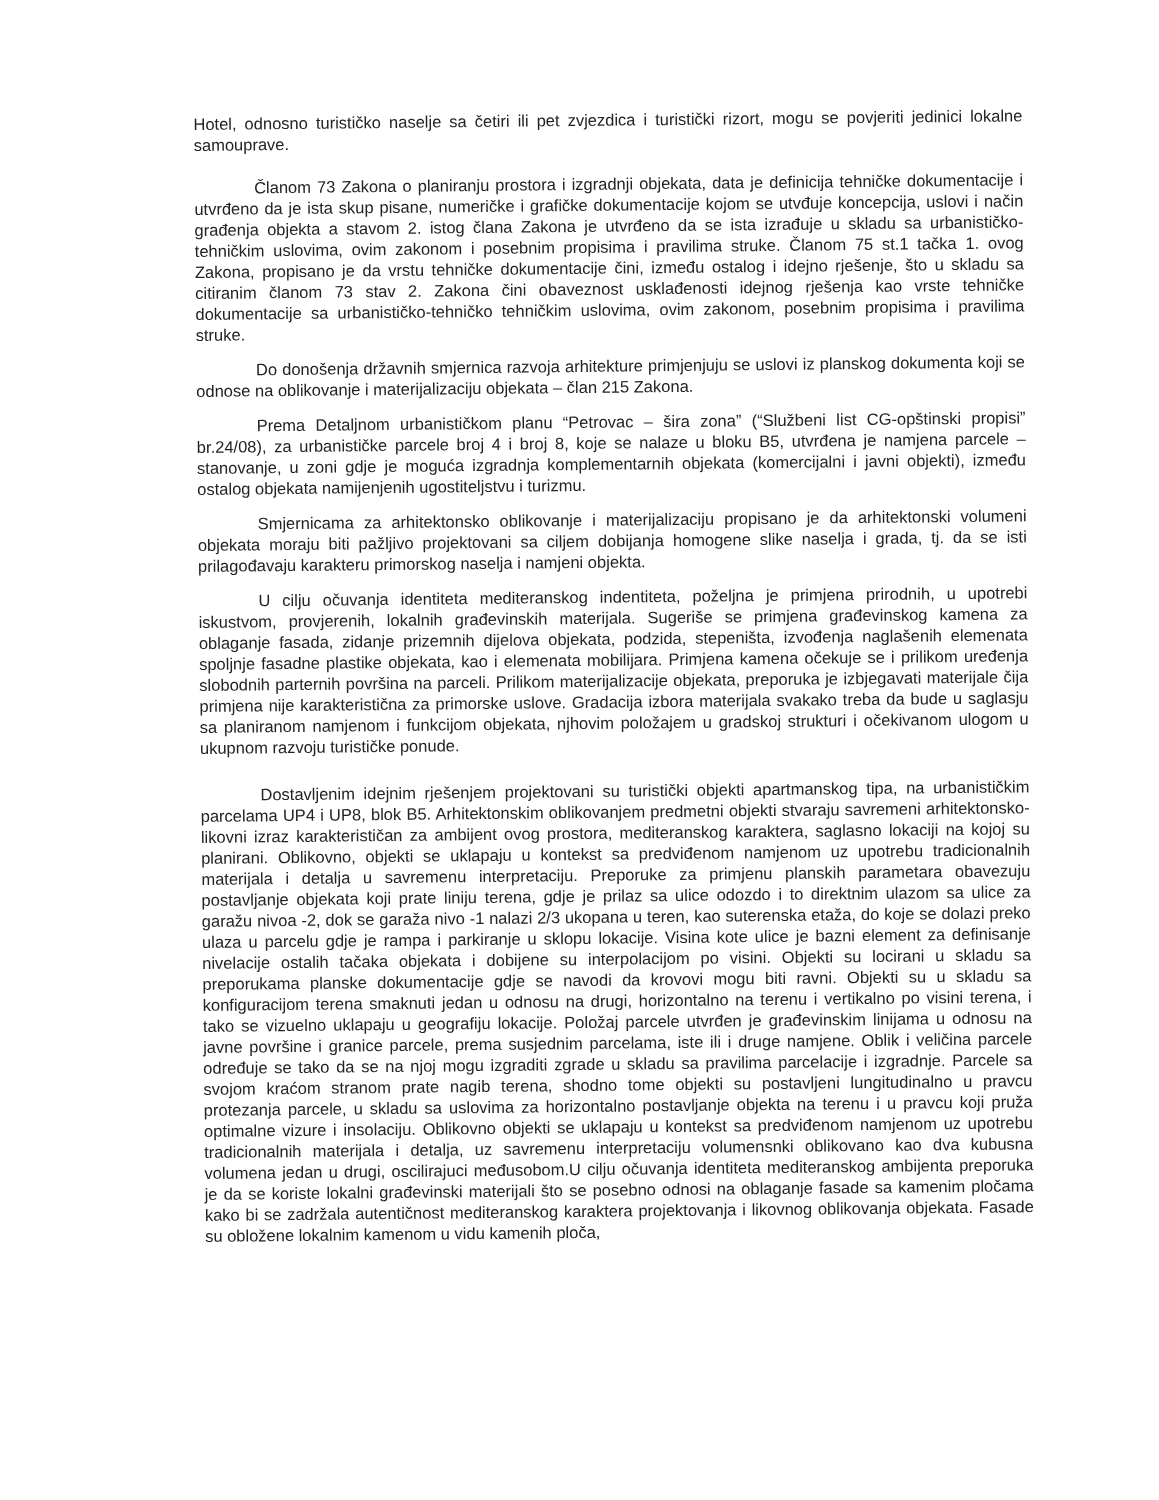Hotel, odnosno turističko naselje sa četiri ili pet zvjezdica i turistički rizort, mogu se povjeriti jedinici lokalne samouprave.
Članom 73 Zakona o planiranju prostora i izgradnji objekata, data je definicija tehničke dokumentacije i utvrđeno da je ista skup pisane, numeričke i grafičke dokumentacije kojom se utvđuje koncepcija, uslovi i način građenja objekta a stavom 2. istog člana Zakona je utvrđeno da se ista izrađuje u skladu sa urbanističko-tehničkim uslovima, ovim zakonom i posebnim propisima i pravilima struke. Članom 75 st.1 tačka 1. ovog Zakona, propisano je da vrstu tehničke dokumentacije čini, između ostalog i idejno rješenje, što u skladu sa citiranim članom 73 stav 2. Zakona čini obaveznost usklađenosti idejnog rješenja kao vrste tehničke dokumentacije sa urbanističko-tehničko tehničkim uslovima, ovim zakonom, posebnim propisima i pravilima struke.
Do donošenja državnih smjernica razvoja arhitekture primjenjuju se uslovi iz planskog dokumenta koji se odnose na oblikovanje i materijalizaciju objekata – član 215 Zakona.
Prema Detaljnom urbanističkom planu “Petrovac – šira zona” (“Službeni list CG-opštinski propisi” br.24/08), za urbanističke parcele broj 4 i broj 8, koje se nalaze u bloku B5, utvrđena je namjena parcele – stanovanje, u zoni gdje je moguća izgradnja komplementarnih objekata (komercijalni i javni objekti), između ostalog objekata namijenjenih ugostiteljstvu i turizmu.
Smjernicama za arhitektonsko oblikovanje i materijalizaciju propisano je da arhitektonski volumeni objekata moraju biti pažljivo projektovani sa ciljem dobijanja homogene slike naselja i grada, tj. da se isti prilagođavaju karakteru primorskog naselja i namjeni objekta.
U cilju očuvanja identiteta mediteranskog indentiteta, poželjna je primjena prirodnih, u upotrebi iskustvom, provjerenih, lokalnih građevinskih materijala. Sugeriše se primjena građevinskog kamena za oblaganje fasada, zidanje prizemnih dijelova objekata, podzida, stepeništa, izvođenja naglašenih elemenata spoljnje fasadne plastike objekata, kao i elemenata mobilijara. Primjena kamena očekuje se i prilikom uređenja slobodnih parternih površina na parceli. Prilikom materijalizacije objekata, preporuka je izbjegavati materijale čija primjena nije karakteristična za primorske uslove. Gradacija izbora materijala svakako treba da bude u saglasju sa planiranom namjenom i funkcijom objekata, njhovim položajem u gradskoj strukturi i očekivanom ulogom u ukupnom razvoju turističke ponude.
Dostavljenim idejnim rješenjem projektovani su turistički objekti apartmanskog tipa, na urbanističkim parcelama UP4 i UP8, blok B5. Arhitektonskim oblikovanjem predmetni objekti stvaraju savremeni arhitektonsko-likovni izraz karakterističan za ambijent ovog prostora, mediteranskog karaktera, saglasno lokaciji na kojoj su planirani. Oblikovno, objekti se uklapaju u kontekst sa predviđenom namjenom uz upotrebu tradicionalnih materijala i detalja u savremenu interpretaciju. Preporuke za primjenu planskih parametara obavezuju postavljanje objekata koji prate liniju terena, gdje je prilaz sa ulice odozdo i to direktnim ulazom sa ulice za garažu nivoa -2, dok se garaža nivo -1 nalazi 2/3 ukopana u teren, kao suterenska etaža, do koje se dolazi preko ulaza u parcelu gdje je rampa i parkiranje u sklopu lokacije. Visina kote ulice je bazni element za definisanje nivelacije ostalih tačaka objekata i dobijene su interpolacijom po visini. Objekti su locirani u skladu sa preporukama planske dokumentacije gdje se navodi da krovovi mogu biti ravni. Objekti su u skladu sa konfiguracijom terena smaknuti jedan u odnosu na drugi, horizontalno na terenu i vertikalno po visini terena, i tako se vizuelno uklapaju u geografiju lokacije. Položaj parcele utvrđen je građevinskim linijama u odnosu na javne površine i granice parcele, prema susjednim parcelama, iste ili i druge namjene. Oblik i veličina parcele određuje se tako da se na njoj mogu izgraditi zgrade u skladu sa pravilima parcelacije i izgradnje. Parcele sa svojom kraćom stranom prate nagib terena, shodno tome objekti su postavljeni lungitudinalno u pravcu protezanja parcele, u skladu sa uslovima za horizontalno postavljanje objekta na terenu i u pravcu koji pruža optimalne vizure i insolaciju. Oblikovno objekti se uklapaju u kontekst sa predviđenom namjenom uz upotrebu tradicionalnih materijala i detalja, uz savremenu interpretaciju volumensnki oblikovano kao dva kubusna volumena jedan u drugi, oscilirajuci međusobom.U cilju očuvanja identiteta mediteranskog ambijenta preporuka je da se koriste lokalni građevinski materijali što se posebno odnosi na oblaganje fasade sa kamenim pločama kako bi se zadržala autentičnost mediteranskog karaktera projektovanja i likovnog oblikovanja objekata. Fasade su obložene lokalnim kamenom u vidu kamenih ploča,